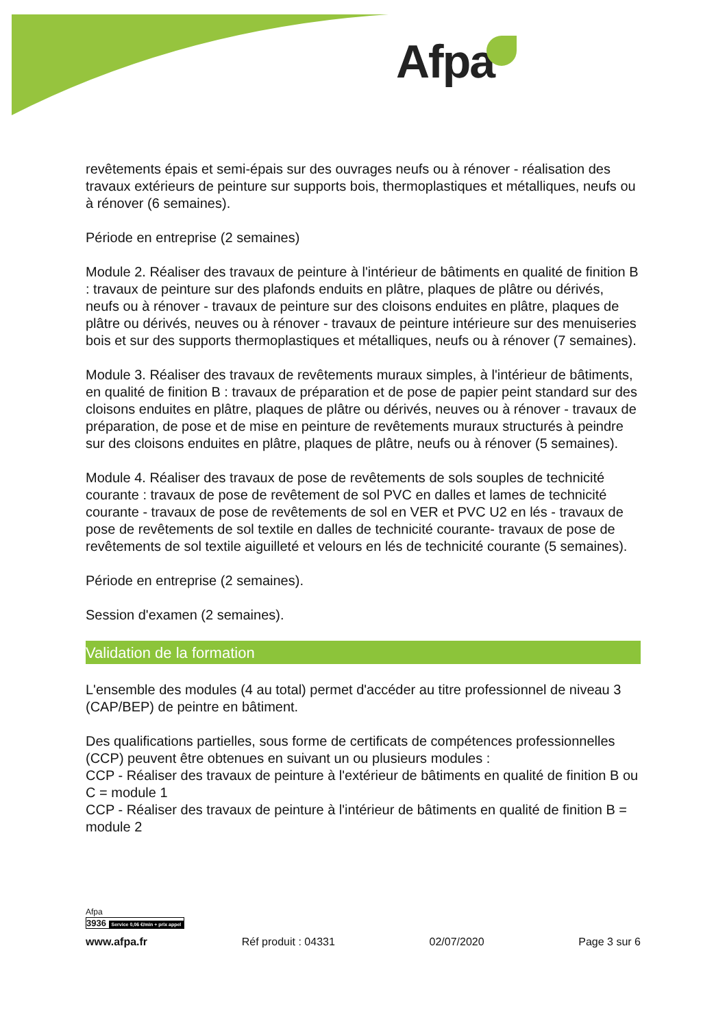Afpa
revêtements épais et semi-épais sur des ouvrages neufs ou à rénover - réalisation des travaux extérieurs de peinture sur supports bois, thermoplastiques et métalliques, neufs ou à rénover (6 semaines).
Période en entreprise (2 semaines)
Module 2. Réaliser des travaux de peinture à l'intérieur de bâtiments en qualité de finition B : travaux de peinture sur des plafonds enduits en plâtre, plaques de plâtre ou dérivés, neufs ou à rénover - travaux de peinture sur des cloisons enduites en plâtre, plaques de plâtre ou dérivés, neuves ou à rénover - travaux de peinture intérieure sur des menuiseries bois et sur des supports thermoplastiques et métalliques, neufs ou à rénover (7 semaines).
Module 3. Réaliser des travaux de revêtements muraux simples, à l'intérieur de bâtiments, en qualité de finition B : travaux de préparation et de pose de papier peint standard sur des cloisons enduites en plâtre, plaques de plâtre ou dérivés, neuves ou à rénover - travaux de préparation, de pose et de mise en peinture de revêtements muraux structurés à peindre sur des cloisons enduites en plâtre, plaques de plâtre, neufs ou à rénover (5 semaines).
Module 4. Réaliser des travaux de pose de revêtements de sols souples de technicité courante : travaux de pose de revêtement de sol PVC en dalles et lames de technicité courante - travaux de pose de revêtements de sol en VER et PVC U2 en lés - travaux de pose de revêtements de sol textile en dalles de technicité courante- travaux de pose de revêtements de sol textile aiguilleté et velours en lés de technicité courante (5 semaines).
Période en entreprise (2 semaines).
Session d'examen (2 semaines).
Validation de la formation
L'ensemble des modules (4 au total) permet d'accéder au titre professionnel de niveau 3 (CAP/BEP) de peintre en bâtiment.
Des qualifications partielles, sous forme de certificats de compétences professionnelles (CCP) peuvent être obtenues en suivant un ou plusieurs modules :
CCP - Réaliser des travaux de peinture à l'extérieur de bâtiments en qualité de finition B ou C = module 1
CCP - Réaliser des travaux de peinture à l'intérieur de bâtiments en qualité de finition B = module 2
Afpa
3936 Service 0,06 €/min + prix appel
www.afpa.fr Réf produit : 04331 02/07/2020 Page 3 sur 6